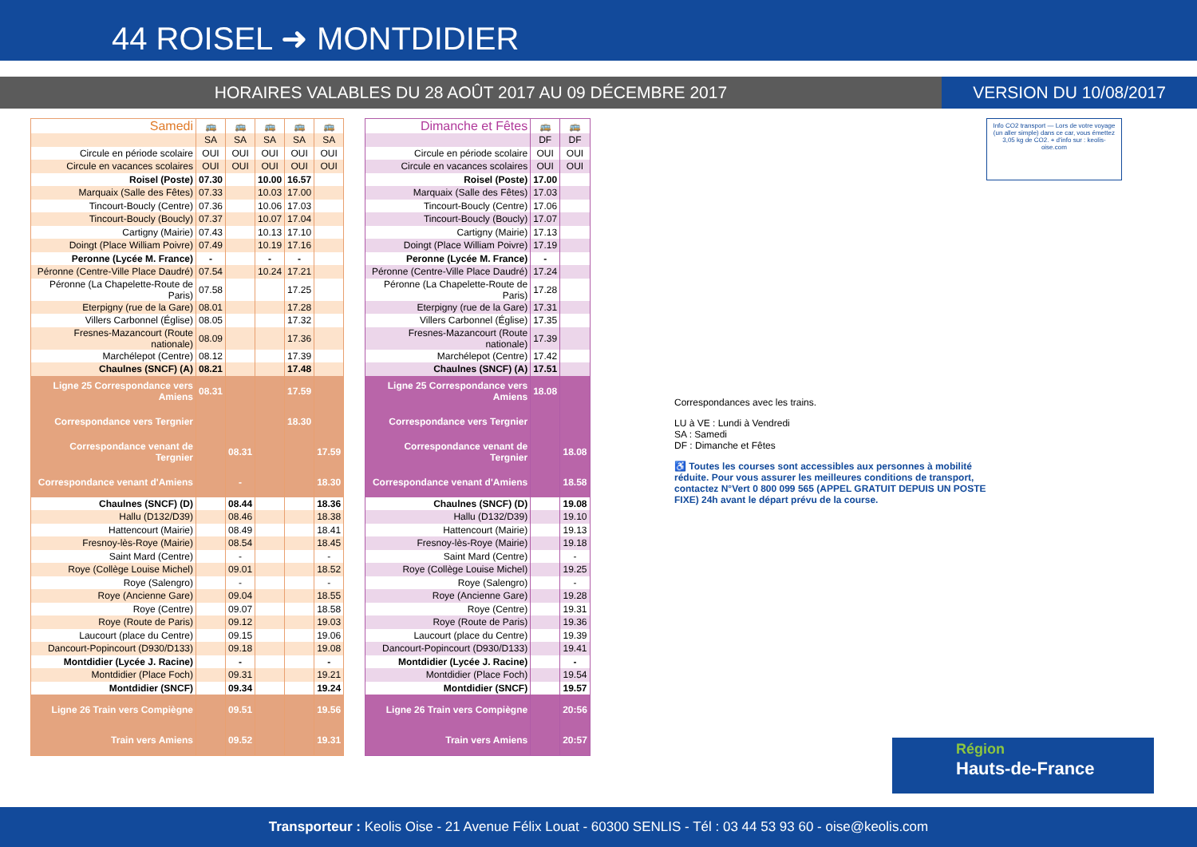44 ROISEL ➜ MONTDIDIER
HORAIRES VALABLES DU 28 AOÛT 2017 AU 09 DÉCEMBRE 2017
VERSION DU 10/08/2017
| Samedi | 🚌 | 🚌 | 🚌 | 🚌 | 🚌 |
| | SA | SA | SA | SA | SA |
| Circule en période scolaire | OUI | OUI | OUI | OUI | OUI |
| Circule en vacances scolaires | OUI | OUI | OUI | OUI | OUI |
| Roisel (Poste) | 07.30 | | 10.00 | 16.57 | |
| Marquaix (Salle des Fêtes) | 07.33 | | 10.03 | 17.00 | |
| Tincourt-Boucly (Centre) | 07.36 | | 10.06 | 17.03 | |
| Tincourt-Boucly (Boucly) | 07.37 | | 10.07 | 17.04 | |
| Cartigny (Mairie) | 07.43 | | 10.13 | 17.10 | |
| Doingt (Place William Poivre) | 07.49 | | 10.19 | 17.16 | |
| Peronne (Lycée M. France) | - | | - | - | |
| Péronne (Centre-Ville Place Daudré) | 07.54 | | 10.24 | 17.21 | |
| Péronne (La Chapelette-Route de Paris) | 07.58 | | | 17.25 | |
| Eterpigny (rue de la Gare) | 08.01 | | | 17.28 | |
| Villers Carbonnel (Église) | 08.05 | | | 17.32 | |
| Fresnes-Mazancourt (Route nationale) | 08.09 | | | 17.36 | |
| Marchélepot (Centre) | 08.12 | | | 17.39 | |
| Chaulnes (SNCF) (A) | 08.21 | | | 17.48 | |
| Ligne 25 Correspondance vers Amiens | 08.31 | | | 17.59 | |
| Correspondance vers Tergnier | | | | 18.30 | |
| Correspondance venant de Tergnier | | 08.31 | | | 17.59 |
| Correspondance venant d'Amiens | | - | | | 18.30 |
| Chaulnes (SNCF) (D) | | 08.44 | | | 18.36 |
| Hallu (D132/D39) | | 08.46 | | | 18.38 |
| Hattencourt (Mairie) | | 08.49 | | | 18.41 |
| Fresnoy-lès-Roye (Mairie) | | 08.54 | | | 18.45 |
| Saint Mard (Centre) | | - | | | - |
| Roye (Collège Louise Michel) | | 09.01 | | | 18.52 |
| Roye (Salengro) | | - | | | - |
| Roye (Ancienne Gare) | | 09.04 | | | 18.55 |
| Roye (Centre) | | 09.07 | | | 18.58 |
| Roye (Route de Paris) | | 09.12 | | | 19.03 |
| Laucourt (place du Centre) | | 09.15 | | | 19.06 |
| Dancourt-Popincourt (D930/D133) | | 09.18 | | | 19.08 |
| Montdidier (Lycée J. Racine) | | - | | | - |
| Montdidier (Place Foch) | | 09.31 | | | 19.21 |
| Montdidier (SNCF) | | 09.34 | | | 19.24 |
| Ligne 26 Train vers Compiègne | | 09.51 | | | 19.56 |
| Train vers Amiens | | 09.52 | | | 19.31 |
| Dimanche et Fêtes | 🚌 | 🚌 |
| | DF | DF |
| Circule en période scolaire | OUI | OUI |
| Circule en vacances scolaires | OUI | OUI |
| Roisel (Poste) | 17.00 | |
| Marquaix (Salle des Fêtes) | 17.03 | |
| Tincourt-Boucly (Centre) | 17.06 | |
| Tincourt-Boucly (Boucly) | 17.07 | |
| Cartigny (Mairie) | 17.13 | |
| Doingt (Place William Poivre) | 17.19 | |
| Peronne (Lycée M. France) | - | |
| Péronne (Centre-Ville Place Daudré) | 17.24 | |
| Péronne (La Chapelette-Route de Paris) | 17.28 | |
| Eterpigny (rue de la Gare) | 17.31 | |
| Villers Carbonnel (Église) | 17.35 | |
| Fresnes-Mazancourt (Route nationale) | 17.39 | |
| Marchélepot (Centre) | 17.42 | |
| Chaulnes (SNCF) (A) | 17.51 | |
| Ligne 25 Correspondance vers Amiens | 18.08 | |
| Correspondance vers Tergnier | | |
| Correspondance venant de Tergnier | | 18.08 |
| Correspondance venant d'Amiens | | 18.58 |
| Chaulnes (SNCF) (D) | | 19.08 |
| Hallu (D132/D39) | | 19.10 |
| Hattencourt (Mairie) | | 19.13 |
| Fresnoy-lès-Roye (Mairie) | | 19.18 |
| Saint Mard (Centre) | | - |
| Roye (Collège Louise Michel) | | 19.25 |
| Roye (Salengro) | | - |
| Roye (Ancienne Gare) | | 19.28 |
| Roye (Centre) | | 19.31 |
| Roye (Route de Paris) | | 19.36 |
| Laucourt (place du Centre) | | 19.39 |
| Dancourt-Popincourt (D930/D133) | | 19.41 |
| Montdidier (Lycée J. Racine) | | - |
| Montdidier (Place Foch) | | 19.54 |
| Montdidier (SNCF) | | 19.57 |
| Ligne 26 Train vers Compiègne | | 20:56 |
| Train vers Amiens | | 20:57 |
Info CO2 transport — Lors de votre voyage (un aller simple) dans ce car, vous émettez 3,05 kg de CO2. + d'info sur : keolis-oise.com
Correspondances avec les trains.
LU à VE : Lundi à Vendredi
SA : Samedi
DF : Dimanche et Fêtes
♿ Toutes les courses sont accessibles aux personnes à mobilité réduite. Pour vous assurer les meilleures conditions de transport, contactez N°Vert 0 800 099 565 (APPEL GRATUIT DEPUIS UN POSTE FIXE) 24h avant le départ prévu de la course.
Région
Hauts-de-France
Transporteur : Keolis Oise - 21 Avenue Félix Louat - 60300 SENLIS - Tél : 03 44 53 93 60 - oise@keolis.com